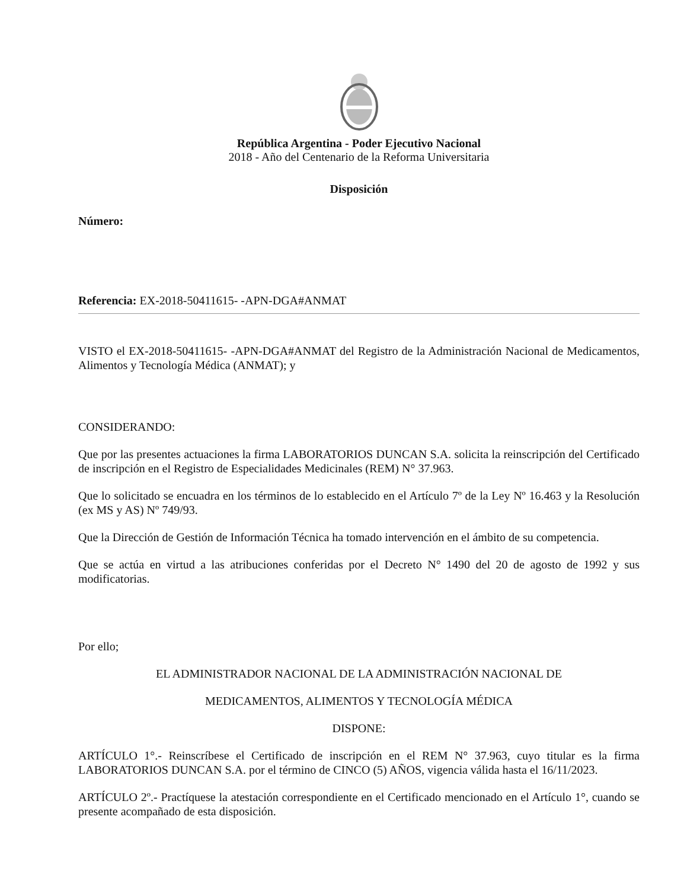República Argentina - Poder Ejecutivo Nacional
2018 - Año del Centenario de la Reforma Universitaria
Disposición
Número:
Referencia: EX-2018-50411615- -APN-DGA#ANMAT
VISTO el EX-2018-50411615- -APN-DGA#ANMAT del Registro de la Administración Nacional de Medicamentos, Alimentos y Tecnología Médica (ANMAT); y
CONSIDERANDO:
Que por las presentes actuaciones la firma LABORATORIOS DUNCAN S.A. solicita la reinscripción del Certificado de inscripción en el Registro de Especialidades Medicinales (REM) N° 37.963.
Que lo solicitado se encuadra en los términos de lo establecido en el Artículo 7º de la Ley Nº 16.463 y la Resolución (ex MS y AS) Nº 749/93.
Que la Dirección de Gestión de Información Técnica ha tomado intervención en el ámbito de su competencia.
Que se actúa en virtud a las atribuciones conferidas por el Decreto N° 1490 del 20 de agosto de 1992 y sus modificatorias.
Por ello;
EL ADMINISTRADOR NACIONAL DE LA ADMINISTRACIÓN NACIONAL DE
MEDICAMENTOS, ALIMENTOS Y TECNOLOGÍA MÉDICA
DISPONE:
ARTÍCULO 1°.- Reinscríbese el Certificado de inscripción en el REM N° 37.963, cuyo titular es la firma LABORATORIOS DUNCAN S.A. por el término de CINCO (5) AÑOS, vigencia válida hasta el 16/11/2023.
ARTÍCULO 2º.- Practíquese la atestación correspondiente en el Certificado mencionado en el Artículo 1°, cuando se presente acompañado de esta disposición.